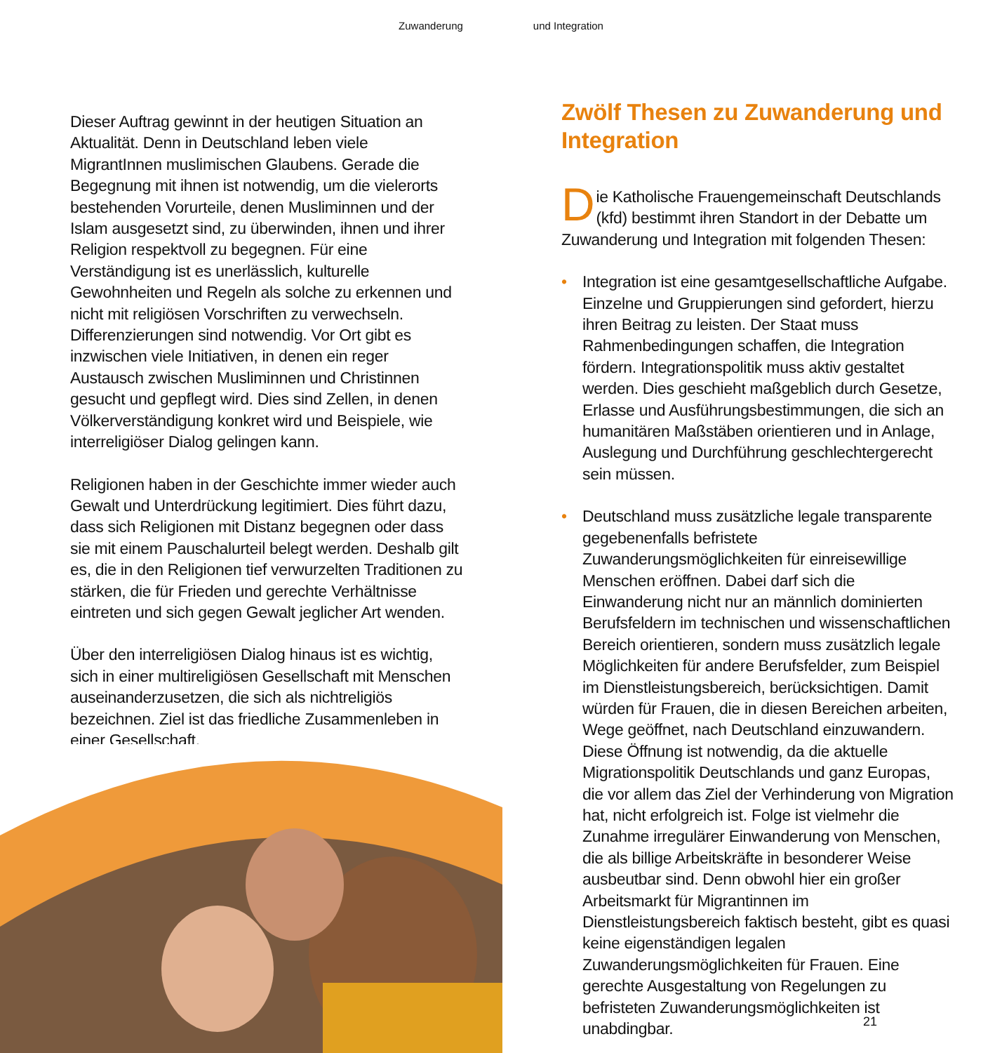Zuwanderung und Integration
Dieser Auftrag gewinnt in der heutigen Situation an Aktualität. Denn in Deutschland leben viele MigrantInnen muslimischen Glaubens. Gerade die Begegnung mit ihnen ist notwendig, um die vielerorts bestehenden Vorurteile, denen Musliminnen und der Islam ausgesetzt sind, zu überwinden, ihnen und ihrer Religion respektvoll zu begegnen. Für eine Verständigung ist es unerlässlich, kulturelle Gewohnheiten und Regeln als solche zu erkennen und nicht mit religiösen Vorschriften zu verwechseln. Differenzierungen sind notwendig. Vor Ort gibt es inzwischen viele Initiativen, in denen ein reger Austausch zwischen Musliminnen und Christinnen gesucht und gepflegt wird. Dies sind Zellen, in denen Völkerverständigung konkret wird und Beispiele, wie interreligiöser Dialog gelingen kann.
Religionen haben in der Geschichte immer wieder auch Gewalt und Unterdrückung legitimiert. Dies führt dazu, dass sich Religionen mit Distanz begegnen oder dass sie mit einem Pauschalurteil belegt werden. Deshalb gilt es, die in den Religionen tief verwurzelten Traditionen zu stärken, die für Frieden und gerechte Verhältnisse eintreten und sich gegen Gewalt jeglicher Art wenden.
Über den interreligiösen Dialog hinaus ist es wichtig, sich in einer multireligiösen Gesellschaft mit Menschen auseinanderzusetzen, die sich als nichtreligiös bezeichnen. Ziel ist das friedliche Zusammenleben in einer Gesellschaft.
Zwölf Thesen zu Zuwanderung und Integration
Die Katholische Frauengemeinschaft Deutschlands (kfd) bestimmt ihren Standort in der Debatte um Zuwanderung und Integration mit folgenden Thesen:
• Integration ist eine gesamtgesellschaftliche Aufgabe. Einzelne und Gruppierungen sind gefordert, hierzu ihren Beitrag zu leisten. Der Staat muss Rahmenbedingungen schaffen, die Integration fördern. Integrationspolitik muss aktiv gestaltet werden. Dies geschieht maßgeblich durch Gesetze, Erlasse und Ausführungsbestimmungen, die sich an humanitären Maßstäben orientieren und in Anlage, Auslegung und Durchführung geschlechtergerecht sein müssen.
• Deutschland muss zusätzliche legale transparente gegebenenfalls befristete Zuwanderungsmöglichkeiten für einreisewillige Menschen eröffnen. Dabei darf sich die Einwanderung nicht nur an männlich dominierten Berufsfeldern im technischen und wissenschaftlichen Bereich orientieren, sondern muss zusätzlich legale Möglichkeiten für andere Berufsfelder, zum Beispiel im Dienstleistungsbereich, berücksichtigen. Damit würden für Frauen, die in diesen Bereichen arbeiten, Wege geöffnet, nach Deutschland einzuwandern. Diese Öffnung ist notwendig, da die aktuelle Migrationspolitik Deutschlands und ganz Europas, die vor allem das Ziel der Verhinderung von Migration hat, nicht erfolgreich ist. Folge ist vielmehr die Zunahme irregulärer Einwanderung von Menschen, die als billige Arbeitskräfte in besonderer Weise ausbeutbar sind. Denn obwohl hier ein großer Arbeitsmarkt für Migrantinnen im Dienstleistungsbereich faktisch besteht, gibt es quasi keine eigenständigen legalen Zuwanderungsmöglichkeiten für Frauen. Eine gerechte Ausgestaltung von Regelungen zu befristeten Zuwanderungsmöglichkeiten ist unabdingbar.
21